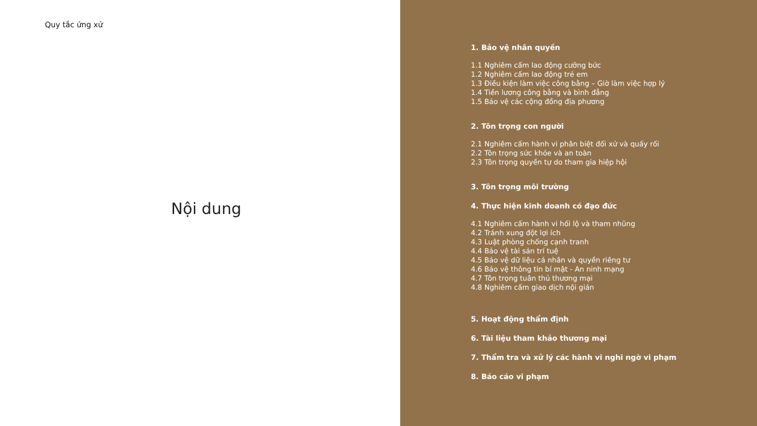Quy tắc ứng xử
Nội dung
1. Bảo vệ nhân quyền
1.1 Nghiêm cấm lao động cưỡng bức
1.2 Nghiêm cấm lao động trẻ em
1.3 Điều kiện làm việc công bằng – Giờ làm việc hợp lý
1.4 Tiền lương công bằng và bình đẳng
1.5 Bảo vệ các cộng đồng địa phương
2. Tôn trọng con người
2.1 Nghiêm cấm hành vi phân biệt đối xử và quấy rối
2.2 Tôn trọng sức khỏe và an toàn
2.3 Tôn trọng quyền tự do tham gia hiệp hội
3. Tôn trọng môi trường
4. Thực hiện kinh doanh có đạo đức
4.1 Nghiêm cấm hành vi hối lộ và tham nhũng
4.2 Tránh xung đột lợi ích
4.3 Luật phòng chống cạnh tranh
4.4 Bảo vệ tài sản trí tuệ
4.5 Bảo vệ dữ liệu cá nhân và quyền riêng tư
4.6 Bảo vệ thông tin bí mật - An ninh mạng
4.7 Tôn trọng tuân thủ thương mại
4.8 Nghiêm cấm giao dịch nội gián
5. Hoạt động thẩm định
6. Tài liệu tham khảo thương mại
7. Thẩm tra và xử lý các hành vi nghi ngờ vi phạm
8. Báo cáo vi phạm